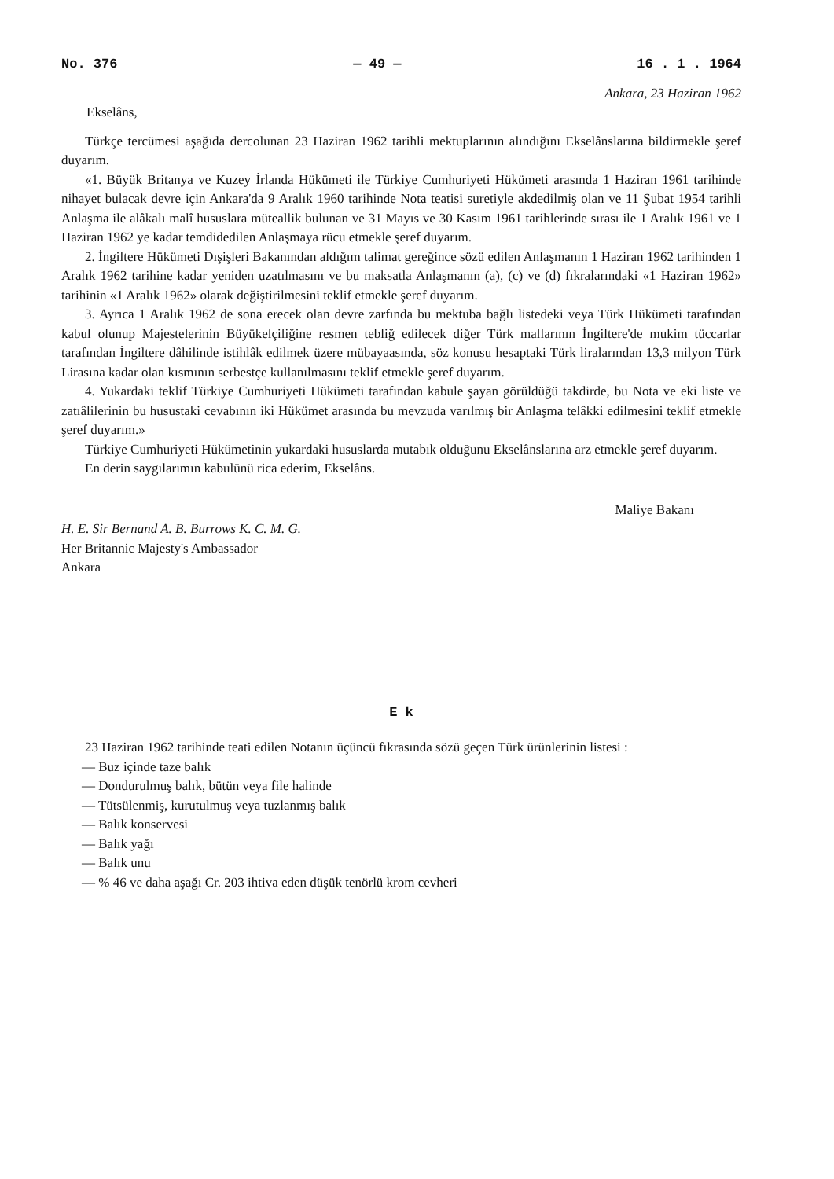No. 376 — 49 — 16 . 1 . 1964
Ankara, 23 Haziran 1962
Ekselâns,
Türkçe tercümesi aşağıda dercolunan 23 Haziran 1962 tarihli mektuplarının alındığını Ekselânslarına bildirmekle şeref duyarım.
«1. Büyük Britanya ve Kuzey İrlanda Hükümeti ile Türkiye Cumhuriyeti Hükümeti arasında 1 Haziran 1961 tarihinde nihayet bulacak devre için Ankara'da 9 Aralık 1960 tarihinde Nota teatisi suretiyle akdedilmiş olan ve 11 Şubat 1954 tarihli Anlaşma ile alâkalı malî hususlara müteallik bulunan ve 31 Mayıs ve 30 Kasım 1961 tarihlerinde sırası ile 1 Aralık 1961 ve 1 Haziran 1962 ye kadar temdidedilen Anlaşmaya rücu etmekle şeref duyarım.
2. İngiltere Hükümeti Dışişleri Bakanından aldığım talimat gereğince sözü edilen Anlaşmanın 1 Haziran 1962 tarihinden 1 Aralık 1962 tarihine kadar yeniden uzatılmasını ve bu maksatla Anlaşmanın (a), (c) ve (d) fıkralarındaki «1 Haziran 1962» tarihinin «1 Aralık 1962» olarak değiştirilmesini teklif etmekle şeref duyarım.
3. Ayrıca 1 Aralık 1962 de sona erecek olan devre zarfında bu mektuba bağlı listedeki veya Türk Hükümeti tarafından kabul olunup Majestelerinin Büyükelçiliğine resmen tebliğ edilecek diğer Türk mallarının İngiltere'de mukim tüccarlar tarafından İngiltere dâhilinde istihlâk edilmek üzere mübayaasında, söz konusu hesaptaki Türk liralarından 13,3 milyon Türk Lirasına kadar olan kısmının serbestçe kullanılmasını teklif etmekle şeref duyarım.
4. Yukardaki teklif Türkiye Cumhuriyeti Hükümeti tarafından kabule şayan görüldüğü takdirde, bu Nota ve eki liste ve zatıâlilerinin bu husustaki cevabının iki Hükümet arasında bu mevzuda varılmış bir Anlaşma telâkki edilmesini teklif etmekle şeref duyarım.»
Türkiye Cumhuriyeti Hükümetinin yukardaki hususlarda mutabık olduğunu Ekselânslarına arz etmekle şeref duyarım.
En derin saygılarımın kabulünü rica ederim, Ekselâns.
Maliye Bakanı
H. E. Sir Bernand A. B. Burrows K. C. M. G.
Her Britannic Majesty's Ambassador
Ankara
E k
23 Haziran 1962 tarihinde teati edilen Notanın üçüncü fıkrasında sözü geçen Türk ürünlerinin listesi :
— Buz içinde taze balık
— Dondurulmuş balık, bütün veya file halinde
— Tütsülenmiş, kurutulmuş veya tuzlanmış balık
— Balık konservesi
— Balık yağı
— Balık unu
— % 46 ve daha aşağı Cr. 203 ihtiva eden düşük tenörlü krom cevheri